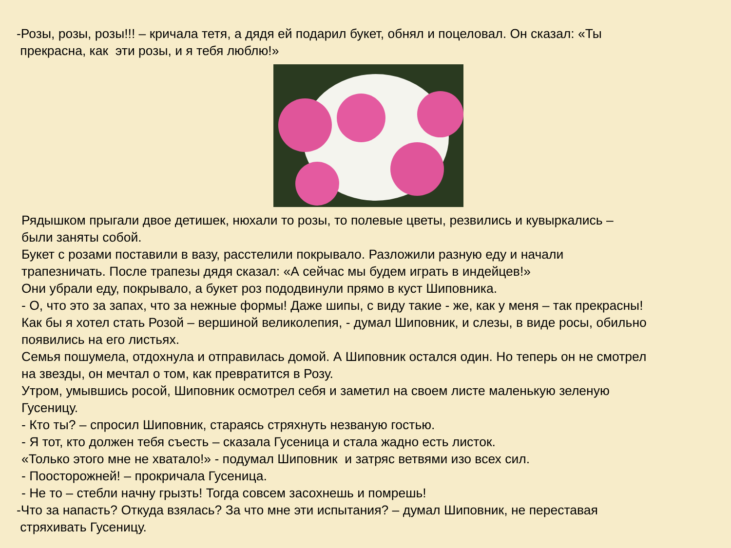-Розы, розы, розы!!! – кричала тетя, а дядя ей подарил букет, обнял и поцеловал. Он сказал: «Ты
прекрасна, как эти розы, и я тебя люблю!»
Рядышком прыгали двое детишек, нюхали то розы, то полевые цветы, резвились и кувыркались –
были заняты собой.
Букет с розами поставили в вазу, расстелили покрывало. Разложили разную еду и начали
трапезничать. После трапезы дядя сказал: «А сейчас мы будем играть в индейцев!»
Они убрали еду, покрывало, а букет роз пододвинули прямо в куст Шиповника.
- О, что это за запах, что за нежные формы! Даже шипы, с виду такие - же, как у меня – так прекрасны!
Как бы я хотел стать Розой – вершиной великолепия, - думал Шиповник, и слезы, в виде росы, обильно
появились на его листьях.
Семья пошумела, отдохнула и отправилась домой. А Шиповник остался один. Но теперь он не смотрел
на звезды, он мечтал о том, как превратится в Розу.
Утром, умывшись росой, Шиповник осмотрел себя и заметил на своем листе маленькую зеленую
Гусеницу.
- Кто ты? – спросил Шиповник, стараясь стряхнуть незваную гостью.
- Я тот, кто должен тебя съесть – сказала Гусеница и стала жадно есть листок.
«Только этого мне не хватало!» - подумал Шиповник и затряс ветвями изо всех сил.
- Поосторожней! – прокричала Гусеница.
- Не то – стебли начну грызть! Тогда совсем засохнешь и помрешь!
-Что за напасть? Откуда взялась? За что мне эти испытания? – думал Шиповник, не переставая
стряхивать Гусеницу.